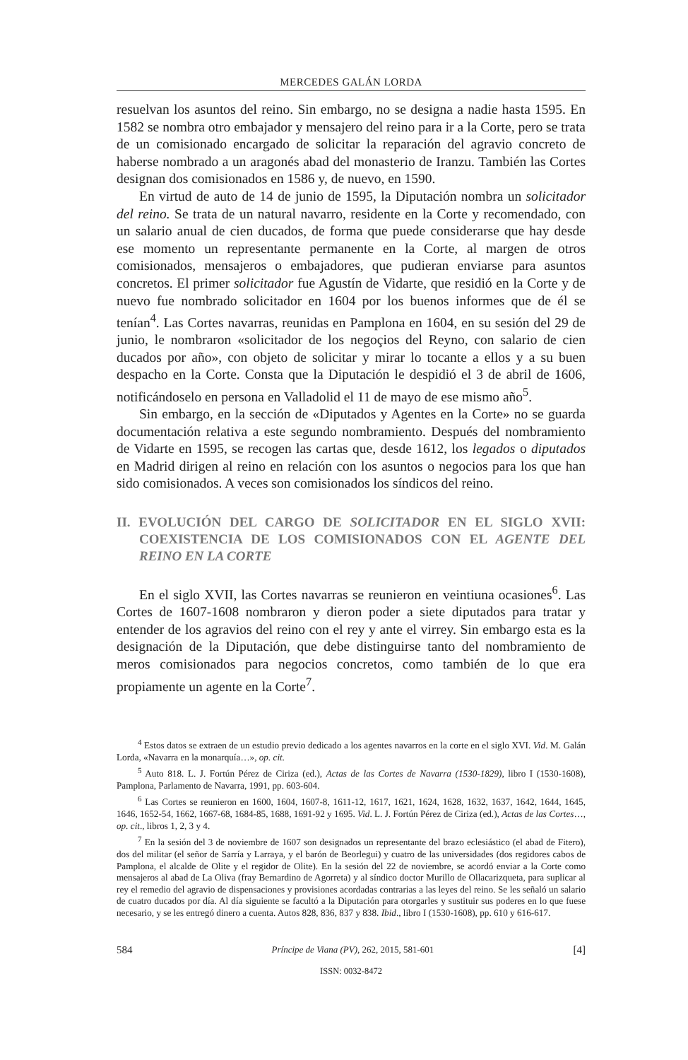MERCEDES GALÁN LORDA
resuelvan los asuntos del reino. Sin embargo, no se designa a nadie hasta 1595. En 1582 se nombra otro embajador y mensajero del reino para ir a la Corte, pero se trata de un comisionado encargado de solicitar la reparación del agravio concreto de haberse nombrado a un aragonés abad del monasterio de Iranzu. También las Cortes designan dos comisionados en 1586 y, de nuevo, en 1590.
En virtud de auto de 14 de junio de 1595, la Diputación nombra un solicitador del reino. Se trata de un natural navarro, residente en la Corte y recomendado, con un salario anual de cien ducados, de forma que puede considerarse que hay desde ese momento un representante permanente en la Corte, al margen de otros comisionados, mensajeros o embajadores, que pudieran enviarse para asuntos concretos. El primer solicitador fue Agustín de Vidarte, que residió en la Corte y de nuevo fue nombrado solicitador en 1604 por los buenos informes que de él se tenían<sup>4</sup>. Las Cortes navarras, reunidas en Pamplona en 1604, en su sesión del 29 de junio, le nombraron «solicitador de los negoçios del Reyno, con salario de cien ducados por año», con objeto de solicitar y mirar lo tocante a ellos y a su buen despacho en la Corte. Consta que la Diputación le despidió el 3 de abril de 1606, notificándoselo en persona en Valladolid el 11 de mayo de ese mismo año<sup>5</sup>.
Sin embargo, en la sección de «Diputados y Agentes en la Corte» no se guarda documentación relativa a este segundo nombramiento. Después del nombramiento de Vidarte en 1595, se recogen las cartas que, desde 1612, los legados o diputados en Madrid dirigen al reino en relación con los asuntos o negocios para los que han sido comisionados. A veces son comisionados los síndicos del reino.
II. EVOLUCIÓN DEL CARGO DE SOLICITADOR EN EL SIGLO XVII: COEXISTENCIA DE LOS COMISIONADOS CON EL AGENTE DEL REINO EN LA CORTE
En el siglo XVII, las Cortes navarras se reunieron en veintiuna ocasiones<sup>6</sup>. Las Cortes de 1607-1608 nombraron y dieron poder a siete diputados para tratar y entender de los agravios del reino con el rey y ante el virrey. Sin embargo esta es la designación de la Diputación, que debe distinguirse tanto del nombramiento de meros comisionados para negocios concretos, como también de lo que era propiamente un agente en la Corte<sup>7</sup>.
<sup>4</sup> Estos datos se extraen de un estudio previo dedicado a los agentes navarros en la corte en el siglo XVI. Vid. M. Galán Lorda, «Navarra en la monarquía…», op. cit.
<sup>5</sup> Auto 818. L. J. Fortún Pérez de Ciriza (ed.), Actas de las Cortes de Navarra (1530-1829), libro I (1530-1608), Pamplona, Parlamento de Navarra, 1991, pp. 603-604.
<sup>6</sup> Las Cortes se reunieron en 1600, 1604, 1607-8, 1611-12, 1617, 1621, 1624, 1628, 1632, 1637, 1642, 1644, 1645, 1646, 1652-54, 1662, 1667-68, 1684-85, 1688, 1691-92 y 1695. Vid. L. J. Fortún Pérez de Ciriza (ed.), Actas de las Cortes…, op. cit., libros 1, 2, 3 y 4.
<sup>7</sup> En la sesión del 3 de noviembre de 1607 son designados un representante del brazo eclesiástico (el abad de Fitero), dos del militar (el señor de Sarría y Larraya, y el barón de Beorlegui) y cuatro de las universidades (dos regidores cabos de Pamplona, el alcalde de Olite y el regidor de Olite). En la sesión del 22 de noviembre, se acordó enviar a la Corte como mensajeros al abad de La Oliva (fray Bernardino de Agorreta) y al síndico doctor Murillo de Ollacarizqueta, para suplicar al rey el remedio del agravio de dispensaciones y provisiones acordadas contrarias a las leyes del reino. Se les señaló un salario de cuatro ducados por día. Al día siguiente se facultó a la Diputación para otorgarles y sustituir sus poderes en lo que fuese necesario, y se les entregó dinero a cuenta. Autos 828, 836, 837 y 838. Ibid., libro I (1530-1608), pp. 610 y 616-617.
584 Príncipe de Viana (PV), 262, 2015, 581-601 [4]
ISSN: 0032-8472